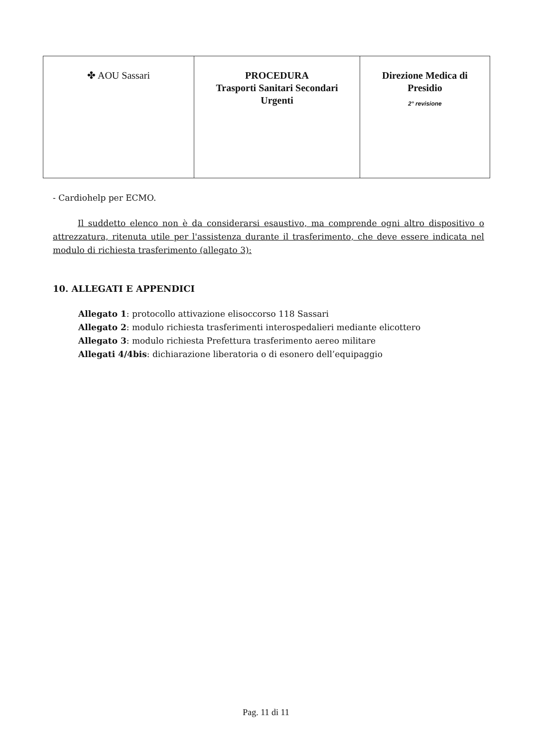| ✤ AOU Sassari | PROCEDURA Trasporti Sanitari Secondari Urgenti | Direzione Medica di Presidio 2° revisione |
- Cardiohelp per ECMO.
Il suddetto elenco non è da considerarsi esaustivo, ma comprende ogni altro dispositivo o attrezzatura, ritenuta utile per l'assistenza durante il trasferimento, che deve essere indicata nel modulo di richiesta trasferimento (allegato 3):
10. ALLEGATI E APPENDICI
Allegato 1: protocollo attivazione elisoccorso 118 Sassari
Allegato 2: modulo richiesta trasferimenti interospedalieri mediante elicottero
Allegato 3: modulo richiesta Prefettura trasferimento aereo militare
Allegati 4/4bis: dichiarazione liberatoria o di esonero dell’equipaggio
Pag. 11 di 11